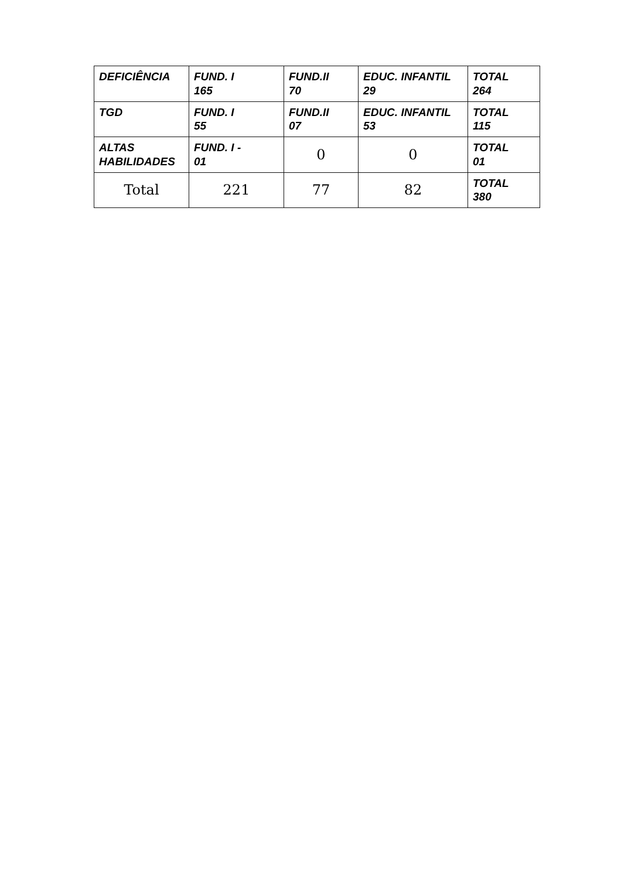| DEFICIÊNCIA | FUND. I 165 | FUND.II 70 | EDUC. INFANTIL 29 | TOTAL 264 |
| TGD | FUND. I 55 | FUND.II 07 | EDUC. INFANTIL 53 | TOTAL 115 |
| ALTAS HABILIDADES | FUND. I - 01 | 0 | 0 | TOTAL 01 |
| Total | 221 | 77 | 82 | TOTAL 380 |